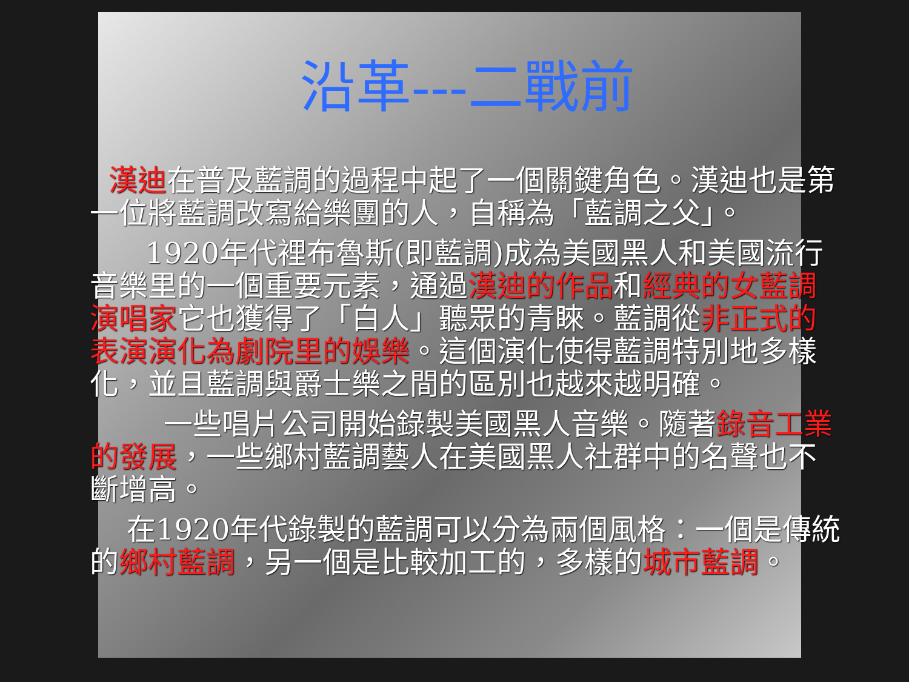沿革---二戰前
漢迪在普及藍調的過程中起了一個關鍵角色。漢迪也是第一位將藍調改寫給樂團的人，自稱為「藍調之父」。
1920年代裡布魯斯(即藍調)成為美國黑人和美國流行音樂里的一個重要元素，通過漢迪的作品和經典的女藍調演唱家它也獲得了「白人」聽眾的青睞。藍調從非正式的表演演化為劇院里的娛樂。這個演化使得藍調特別地多樣化，並且藍調與爵士樂之間的區別也越來越明確。
一些唱片公司開始錄製美國黑人音樂。隨著錄音工業的發展，一些鄉村藍調藝人在美國黑人社群中的名聲也不斷增高。
在1920年代錄製的藍調可以分為兩個風格：一個是傳統的鄉村藍調，另一個是比較加工的，多樣的城市藍調。